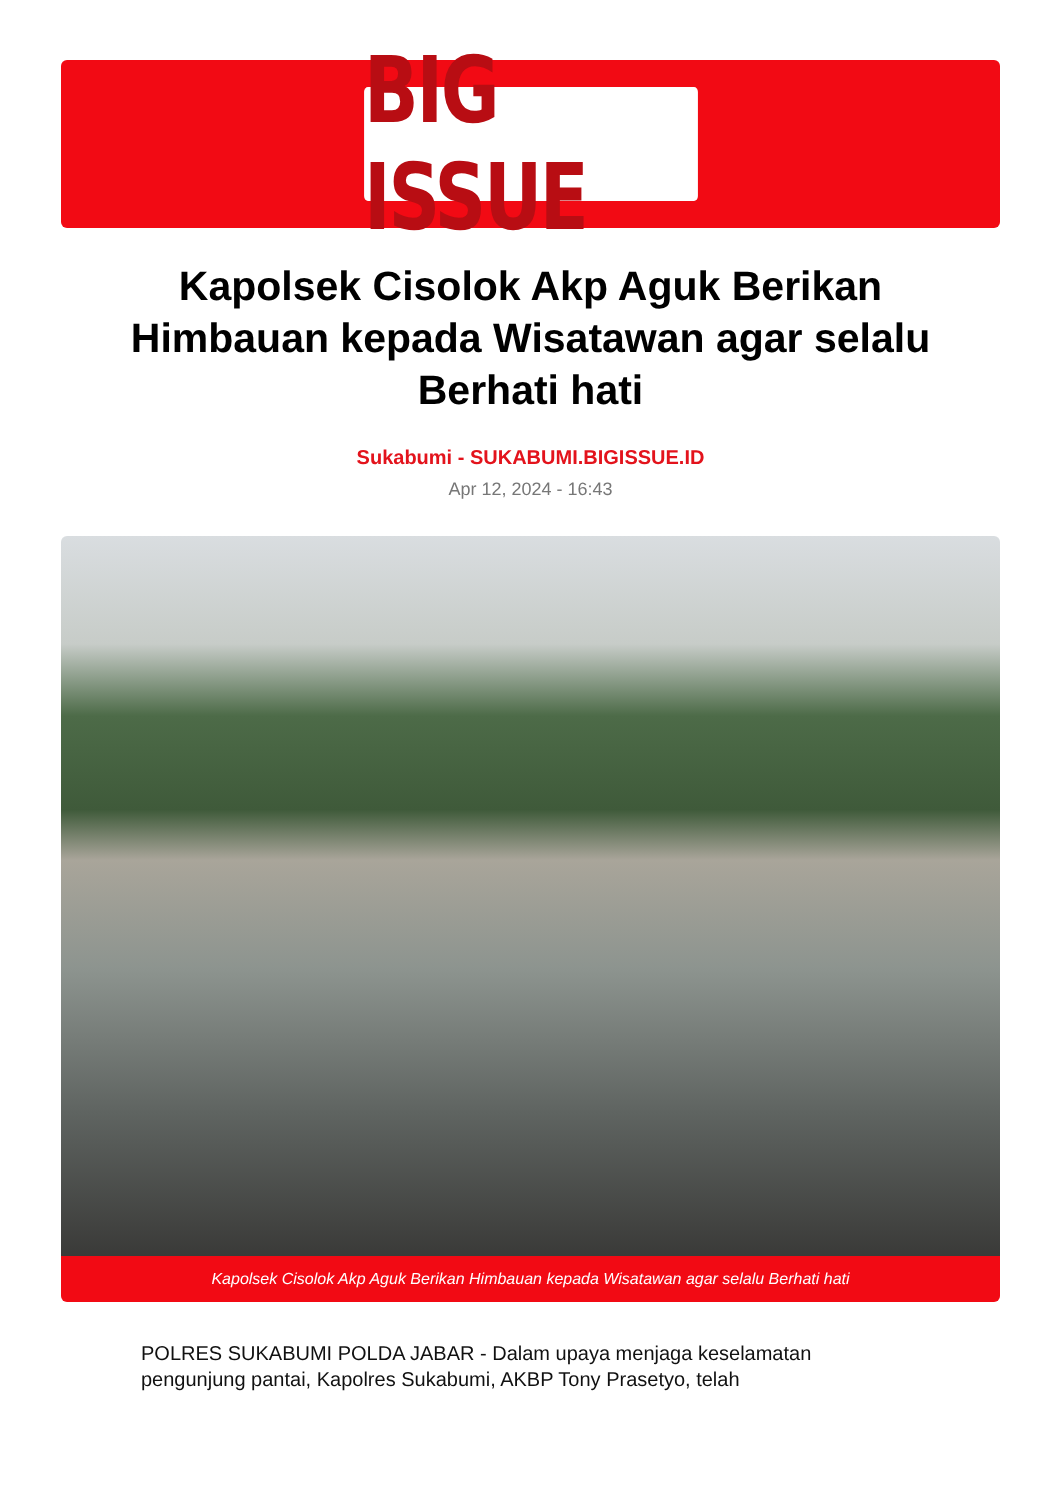BIG ISSUE
Kapolsek Cisolok Akp Aguk Berikan Himbauan kepada Wisatawan agar selalu Berhati hati
Sukabumi - SUKABUMI.BIGISSUE.ID
Apr 12, 2024 - 16:43
Kapolsek Cisolok Akp Aguk Berikan Himbauan kepada Wisatawan agar selalu Berhati hati
POLRES SUKABUMI POLDA JABAR - Dalam upaya menjaga keselamatan pengunjung pantai, Kapolres Sukabumi, AKBP Tony Prasetyo, telah